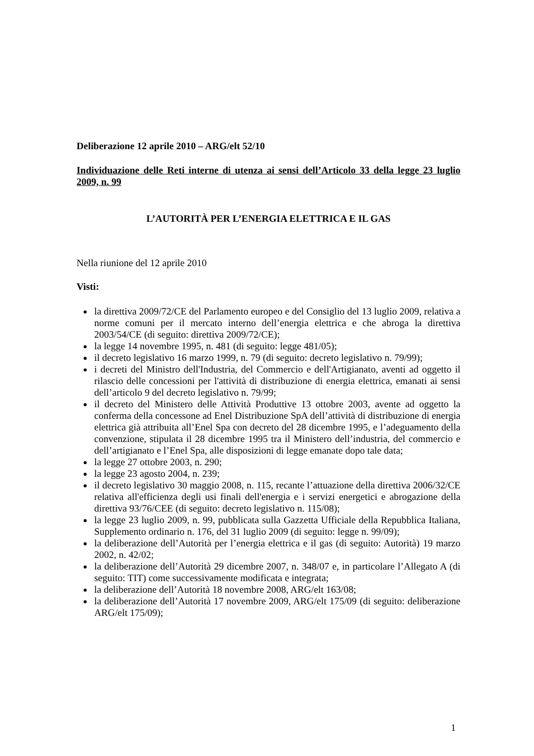Deliberazione 12 aprile 2010 – ARG/elt 52/10
Individuazione delle Reti interne di utenza ai sensi dell’Articolo 33 della legge 23 luglio 2009, n. 99
L’AUTORITÀ PER L’ENERGIA ELETTRICA E IL GAS
Nella riunione del 12 aprile 2010
Visti:
la direttiva 2009/72/CE del Parlamento europeo e del Consiglio del 13 luglio 2009, relativa a norme comuni per il mercato interno dell’energia elettrica e che abroga la direttiva 2003/54/CE (di seguito: direttiva 2009/72/CE);
la legge 14 novembre 1995, n. 481 (di seguito: legge 481/05);
il decreto legislativo 16 marzo 1999, n. 79 (di seguito: decreto legislativo n. 79/99);
i decreti del Ministro dell'Industria, del Commercio e dell'Artigianato, aventi ad oggetto il rilascio delle concessioni per l'attività di distribuzione di energia elettrica, emanati ai sensi dell’articolo 9 del decreto legislativo n. 79/99;
il decreto del Ministero delle Attività Produttive 13 ottobre 2003, avente ad oggetto la conferma della concessone ad Enel Distribuzione SpA dell’attività di distribuzione di energia elettrica già attribuita all’Enel Spa con decreto del 28 dicembre 1995, e l’adeguamento della convenzione, stipulata il 28 dicembre 1995 tra il Ministero dell’industria, del commercio e dell’artigianato e l’Enel Spa, alle disposizioni di legge emanate dopo tale data;
la legge 27 ottobre 2003, n. 290;
la legge 23 agosto 2004, n. 239;
il decreto legislativo 30 maggio 2008, n. 115, recante l’attuazione della direttiva 2006/32/CE relativa all'efficienza degli usi finali dell'energia e i servizi energetici e abrogazione della direttiva 93/76/CEE (di seguito: decreto legislativo n. 115/08);
la legge 23 luglio 2009, n. 99, pubblicata sulla Gazzetta Ufficiale della Repubblica Italiana, Supplemento ordinario n. 176, del 31 luglio 2009 (di seguito: legge n. 99/09);
la deliberazione dell’Autorità per l’energia elettrica e il gas (di seguito: Autorità) 19 marzo 2002, n. 42/02;
la deliberazione dell’Autorità 29 dicembre 2007, n. 348/07 e, in particolare l’Allegato A (di seguito: TIT) come successivamente modificata e integrata;
la deliberazione dell’Autorità 18 novembre 2008, ARG/elt 163/08;
la deliberazione dell’Autorità 17 novembre 2009, ARG/elt 175/09 (di seguito: deliberazione ARG/elt 175/09);
1